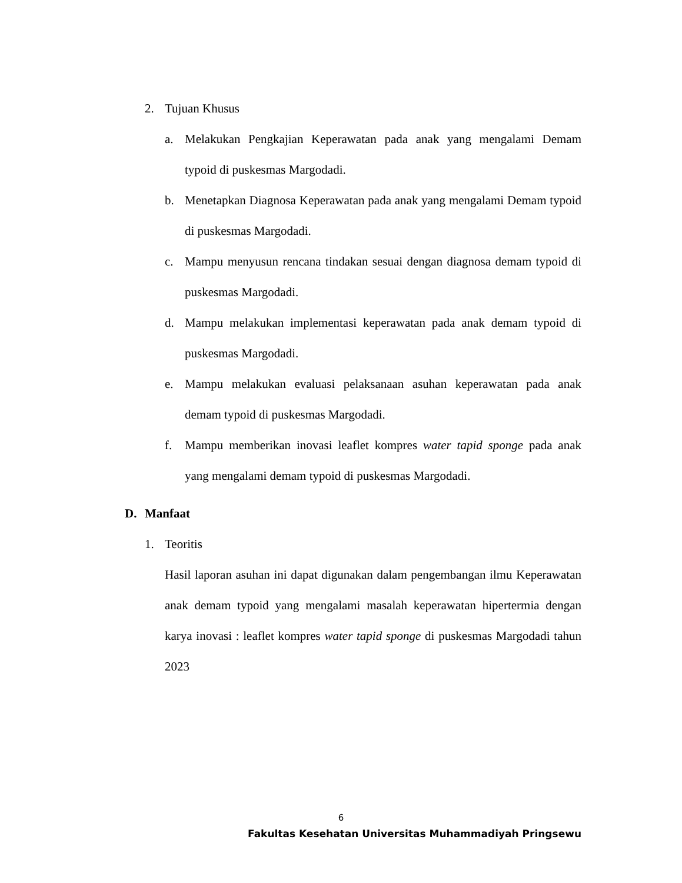2. Tujuan Khusus
a. Melakukan Pengkajian Keperawatan pada anak yang mengalami Demam typoid di puskesmas Margodadi.
b. Menetapkan Diagnosa Keperawatan pada anak yang mengalami Demam typoid di puskesmas Margodadi.
c. Mampu menyusun rencana tindakan sesuai dengan diagnosa demam typoid di puskesmas Margodadi.
d. Mampu melakukan implementasi keperawatan pada anak demam typoid di puskesmas Margodadi.
e. Mampu melakukan evaluasi pelaksanaan asuhan keperawatan pada anak demam typoid di puskesmas Margodadi.
f. Mampu memberikan inovasi leaflet kompres water tapid sponge pada anak yang mengalami demam typoid di puskesmas Margodadi.
D. Manfaat
1. Teoritis
Hasil laporan asuhan ini dapat digunakan dalam pengembangan ilmu Keperawatan anak demam typoid yang mengalami masalah keperawatan hipertermia dengan karya inovasi : leaflet kompres water tapid sponge di puskesmas Margodadi tahun 2023
6
Fakultas Kesehatan Universitas Muhammadiyah Pringsewu